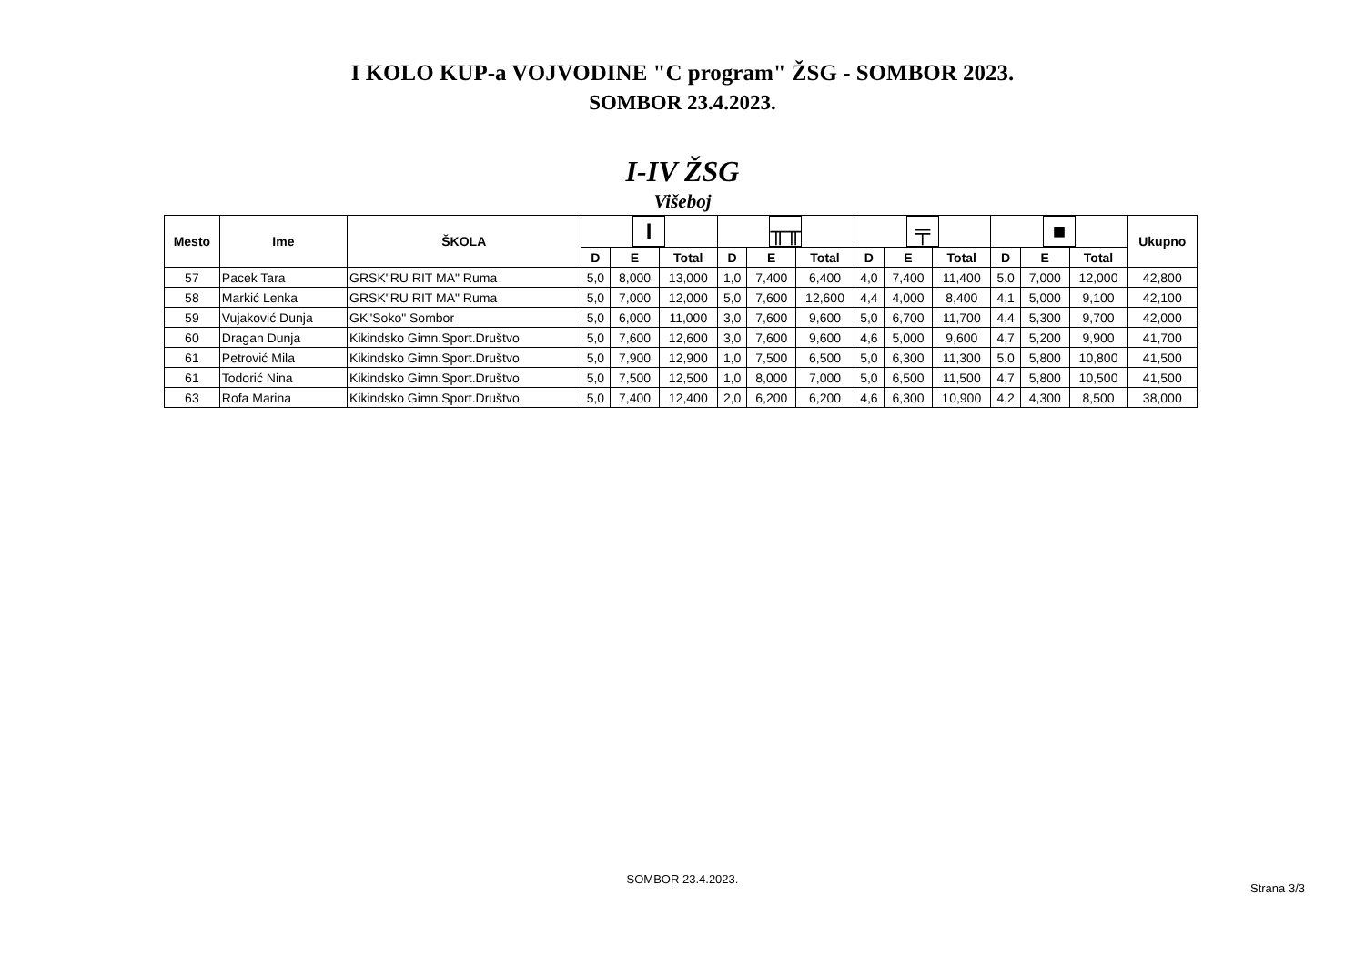I KOLO KUP-a VOJVODINE "C program" ŽSG - SOMBOR 2023.
SOMBOR 23.4.2023.
I-IV ŽSG
Višeboj
| Mesto | Ime | ŠKOLA | Ι | | | ╥╥ | | | ╤ | | | ■ | | | Ukupno |
| --- | --- | --- | --- | --- | --- | --- | --- | --- | --- | --- | --- | --- | --- | --- | --- |
| | | | D | E | Total | D | E | Total | D | E | Total | D | E | Total | |
| 57 | Pacek Tara | GRSK"RU RIT MA" Ruma | 5,0 | 8,000 | 13,000 | 1,0 | 7,400 | 6,400 | 4,0 | 7,400 | 11,400 | 5,0 | 7,000 | 12,000 | 42,800 |
| 58 | Markić Lenka | GRSK"RU RIT MA" Ruma | 5,0 | 7,000 | 12,000 | 5,0 | 7,600 | 12,600 | 4,4 | 4,000 | 8,400 | 4,1 | 5,000 | 9,100 | 42,100 |
| 59 | Vujaković Dunja | GK"Soko" Sombor | 5,0 | 6,000 | 11,000 | 3,0 | 7,600 | 9,600 | 5,0 | 6,700 | 11,700 | 4,4 | 5,300 | 9,700 | 42,000 |
| 60 | Dragan Dunja | Kikindsko Gimn.Sport.Društvo | 5,0 | 7,600 | 12,600 | 3,0 | 7,600 | 9,600 | 4,6 | 5,000 | 9,600 | 4,7 | 5,200 | 9,900 | 41,700 |
| 61 | Petrović Mila | Kikindsko Gimn.Sport.Društvo | 5,0 | 7,900 | 12,900 | 1,0 | 7,500 | 6,500 | 5,0 | 6,300 | 11,300 | 5,0 | 5,800 | 10,800 | 41,500 |
| 61 | Todorić Nina | Kikindsko Gimn.Sport.Društvo | 5,0 | 7,500 | 12,500 | 1,0 | 8,000 | 7,000 | 5,0 | 6,500 | 11,500 | 4,7 | 5,800 | 10,500 | 41,500 |
| 63 | Rofa Marina | Kikindsko Gimn.Sport.Društvo | 5,0 | 7,400 | 12,400 | 2,0 | 6,200 | 6,200 | 4,6 | 6,300 | 10,900 | 4,2 | 4,300 | 8,500 | 38,000 |
SOMBOR 23.4.2023.
Strana 3/3